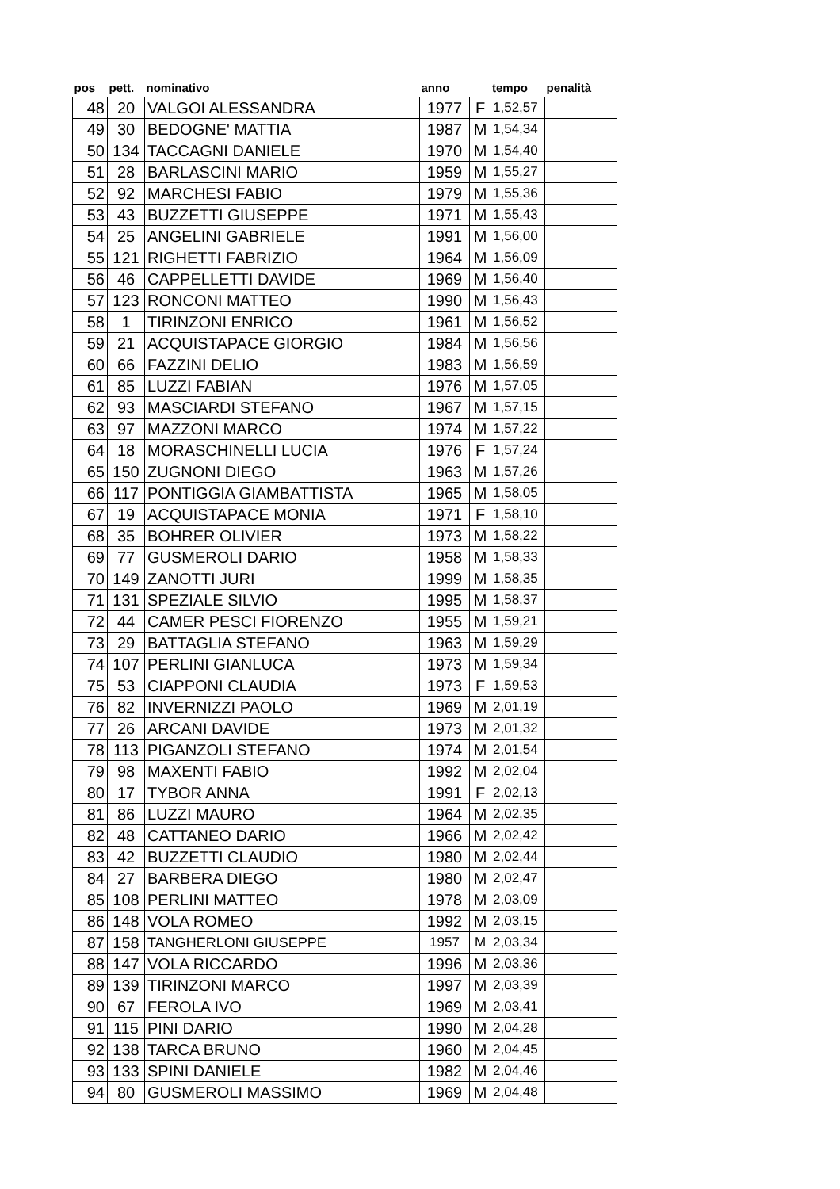| pos | pett. | nominativo | anno | | tempo | penalità |
| --- | --- | --- | --- | --- | --- | --- |
| 48 | 20 | VALGOI ALESSANDRA | 1977 | F | 1,52,57 | |
| 49 | 30 | BEDOGNE' MATTIA | 1987 | M | 1,54,34 | |
| 50 | 134 | TACCAGNI DANIELE | 1970 | M | 1,54,40 | |
| 51 | 28 | BARLASCINI MARIO | 1959 | M | 1,55,27 | |
| 52 | 92 | MARCHESI FABIO | 1979 | M | 1,55,36 | |
| 53 | 43 | BUZZETTI GIUSEPPE | 1971 | M | 1,55,43 | |
| 54 | 25 | ANGELINI GABRIELE | 1991 | M | 1,56,00 | |
| 55 | 121 | RIGHETTI FABRIZIO | 1964 | M | 1,56,09 | |
| 56 | 46 | CAPPELLETTI DAVIDE | 1969 | M | 1,56,40 | |
| 57 | 123 | RONCONI MATTEO | 1990 | M | 1,56,43 | |
| 58 | 1 | TIRINZONI ENRICO | 1961 | M | 1,56,52 | |
| 59 | 21 | ACQUISTAPACE GIORGIO | 1984 | M | 1,56,56 | |
| 60 | 66 | FAZZINI DELIO | 1983 | M | 1,56,59 | |
| 61 | 85 | LUZZI FABIAN | 1976 | M | 1,57,05 | |
| 62 | 93 | MASCIARDI STEFANO | 1967 | M | 1,57,15 | |
| 63 | 97 | MAZZONI MARCO | 1974 | M | 1,57,22 | |
| 64 | 18 | MORASCHINELLI LUCIA | 1976 | F | 1,57,24 | |
| 65 | 150 | ZUGNONI DIEGO | 1963 | M | 1,57,26 | |
| 66 | 117 | PONTIGGIA GIAMBATTISTA | 1965 | M | 1,58,05 | |
| 67 | 19 | ACQUISTAPACE MONIA | 1971 | F | 1,58,10 | |
| 68 | 35 | BOHRER OLIVIER | 1973 | M | 1,58,22 | |
| 69 | 77 | GUSMEROLI DARIO | 1958 | M | 1,58,33 | |
| 70 | 149 | ZANOTTI JURI | 1999 | M | 1,58,35 | |
| 71 | 131 | SPEZIALE SILVIO | 1995 | M | 1,58,37 | |
| 72 | 44 | CAMER PESCI FIORENZO | 1955 | M | 1,59,21 | |
| 73 | 29 | BATTAGLIA STEFANO | 1963 | M | 1,59,29 | |
| 74 | 107 | PERLINI GIANLUCA | 1973 | M | 1,59,34 | |
| 75 | 53 | CIAPPONI CLAUDIA | 1973 | F | 1,59,53 | |
| 76 | 82 | INVERNIZZI PAOLO | 1969 | M | 2,01,19 | |
| 77 | 26 | ARCANI DAVIDE | 1973 | M | 2,01,32 | |
| 78 | 113 | PIGANZOLI STEFANO | 1974 | M | 2,01,54 | |
| 79 | 98 | MAXENTI FABIO | 1992 | M | 2,02,04 | |
| 80 | 17 | TYBOR ANNA | 1991 | F | 2,02,13 | |
| 81 | 86 | LUZZI MAURO | 1964 | M | 2,02,35 | |
| 82 | 48 | CATTANEO DARIO | 1966 | M | 2,02,42 | |
| 83 | 42 | BUZZETTI CLAUDIO | 1980 | M | 2,02,44 | |
| 84 | 27 | BARBERA DIEGO | 1980 | M | 2,02,47 | |
| 85 | 108 | PERLINI MATTEO | 1978 | M | 2,03,09 | |
| 86 | 148 | VOLA ROMEO | 1992 | M | 2,03,15 | |
| 87 | 158 | TANGHERLONI GIUSEPPE | 1957 | M | 2,03,34 | |
| 88 | 147 | VOLA RICCARDO | 1996 | M | 2,03,36 | |
| 89 | 139 | TIRINZONI MARCO | 1997 | M | 2,03,39 | |
| 90 | 67 | FEROLA IVO | 1969 | M | 2,03,41 | |
| 91 | 115 | PINI DARIO | 1990 | M | 2,04,28 | |
| 92 | 138 | TARCA BRUNO | 1960 | M | 2,04,45 | |
| 93 | 133 | SPINI DANIELE | 1982 | M | 2,04,46 | |
| 94 | 80 | GUSMEROLI MASSIMO | 1969 | M | 2,04,48 | |